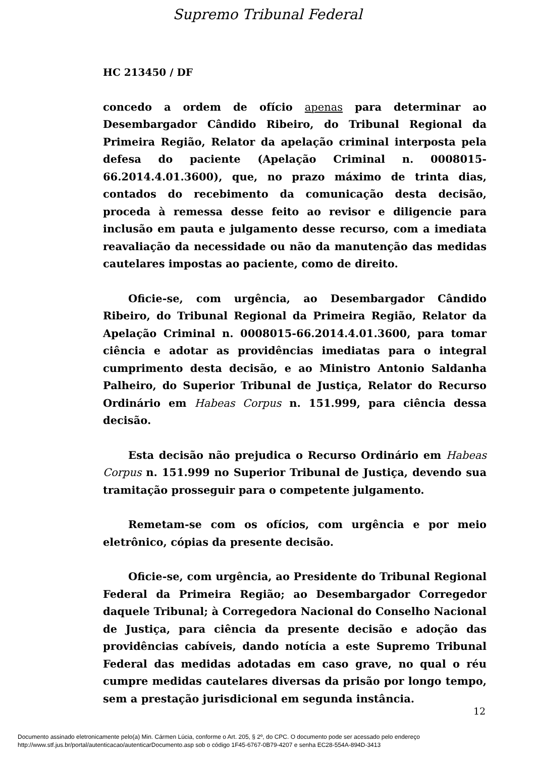Supremo Tribunal Federal
HC 213450 / DF
concedo a ordem de ofício apenas para determinar ao Desembargador Cândido Ribeiro, do Tribunal Regional da Primeira Região, Relator da apelação criminal interposta pela defesa do paciente (Apelação Criminal n. 0008015-66.2014.4.01.3600), que, no prazo máximo de trinta dias, contados do recebimento da comunicação desta decisão, proceda à remessa desse feito ao revisor e diligencie para inclusão em pauta e julgamento desse recurso, com a imediata reavaliação da necessidade ou não da manutenção das medidas cautelares impostas ao paciente, como de direito.
Oficie-se, com urgência, ao Desembargador Cândido Ribeiro, do Tribunal Regional da Primeira Região, Relator da Apelação Criminal n. 0008015-66.2014.4.01.3600, para tomar ciência e adotar as providências imediatas para o integral cumprimento desta decisão, e ao Ministro Antonio Saldanha Palheiro, do Superior Tribunal de Justiça, Relator do Recurso Ordinário em Habeas Corpus n. 151.999, para ciência dessa decisão.
Esta decisão não prejudica o Recurso Ordinário em Habeas Corpus n. 151.999 no Superior Tribunal de Justiça, devendo sua tramitação prosseguir para o competente julgamento.
Remetam-se com os ofícios, com urgência e por meio eletrônico, cópias da presente decisão.
Oficie-se, com urgência, ao Presidente do Tribunal Regional Federal da Primeira Região; ao Desembargador Corregedor daquele Tribunal; à Corregedora Nacional do Conselho Nacional de Justiça, para ciência da presente decisão e adoção das providências cabíveis, dando notícia a este Supremo Tribunal Federal das medidas adotadas em caso grave, no qual o réu cumpre medidas cautelares diversas da prisão por longo tempo, sem a prestação jurisdicional em segunda instância.
12
Documento assinado eletronicamente pelo(a) Min. Cármen Lúcia, conforme o Art. 205, § 2º, do CPC. O documento pode ser acessado pelo endereço
http://www.stf.jus.br/portal/autenticacao/autenticarDocumento.asp sob o código 1F45-6767-0B79-4207 e senha EC28-554A-894D-3413